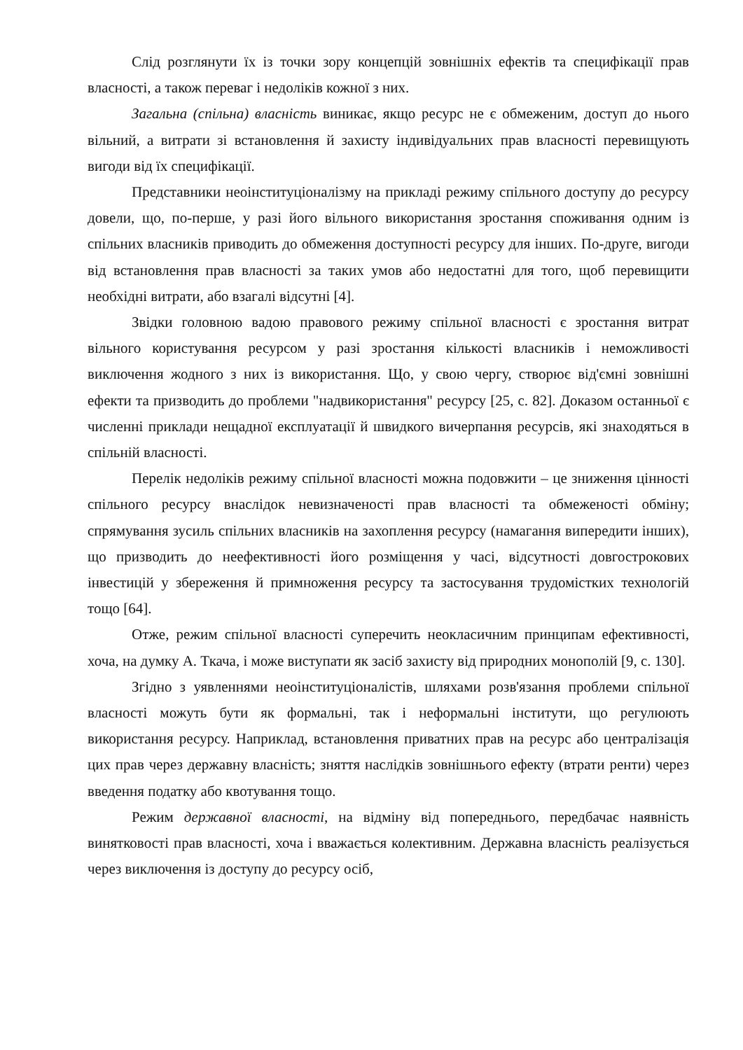Слід розглянути їх із точки зору концепцій зовнішніх ефектів та специфікації прав власності, а також переваг і недоліків кожної з них.
Загальна (спільна) власність виникає, якщо ресурс не є обмеженим, доступ до нього вільний, а витрати зі встановлення й захисту індивідуальних прав власності перевищують вигоди від їх специфікації.
Представники неоінституціоналізму на прикладі режиму спільного доступу до ресурсу довели, що, по-перше, у разі його вільного використання зростання споживання одним із спільних власників приводить до обмеження доступності ресурсу для інших. По-друге, вигоди від встановлення прав власності за таких умов або недостатні для того, щоб перевищити необхідні витрати, або взагалі відсутні [4].
Звідки головною вадою правового режиму спільної власності є зростання витрат вільного користування ресурсом у разі зростання кількості власників і неможливості виключення жодного з них із використання. Що, у свою чергу, створює від'ємні зовнішні ефекти та призводить до проблеми "надвикористання" ресурсу [25, с. 82]. Доказом останньої є численні приклади нещадної експлуатації й швидкого вичерпання ресурсів, які знаходяться в спільній власності.
Перелік недоліків режиму спільної власності можна подовжити – це зниження цінності спільного ресурсу внаслідок невизначеності прав власності та обмеженості обміну; спрямування зусиль спільних власників на захоплення ресурсу (намагання випередити інших), що призводить до неефективності його розміщення у часі, відсутності довгострокових інвестицій у збереження й примноження ресурсу та застосування трудомістких технологій тощо [64].
Отже, режим спільної власності суперечить неокласичним принципам ефективності, хоча, на думку А. Ткача, і може виступати як засіб захисту від природних монополій [9, с. 130].
Згідно з уявленнями неоінституціоналістів, шляхами розв'язання проблеми спільної власності можуть бути як формальні, так і неформальні інститути, що регулюють використання ресурсу. Наприклад, встановлення приватних прав на ресурс або централізація цих прав через державну власність; зняття наслідків зовнішнього ефекту (втрати ренти) через введення податку або квотування тощо.
Режим державної власності, на відміну від попереднього, передбачає наявність винятковості прав власності, хоча і вважається колективним. Державна власність реалізується через виключення із доступу до ресурсу осіб,